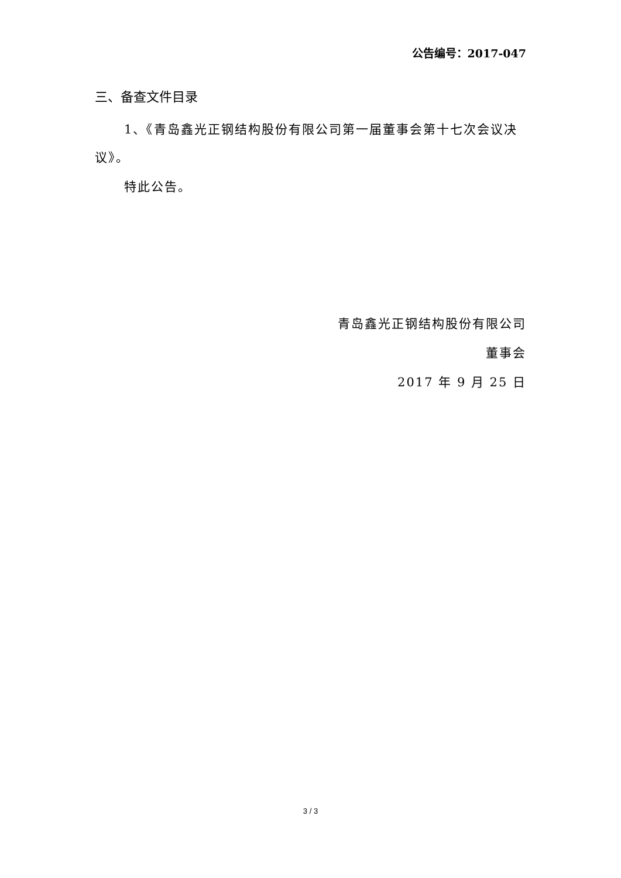公告编号：2017-047
三、备查文件目录
1、《青岛鑫光正钢结构股份有限公司第一届董事会第十七次会议决议》。
特此公告。
青岛鑫光正钢结构股份有限公司
董事会
2017 年 9 月 25 日
3 / 3